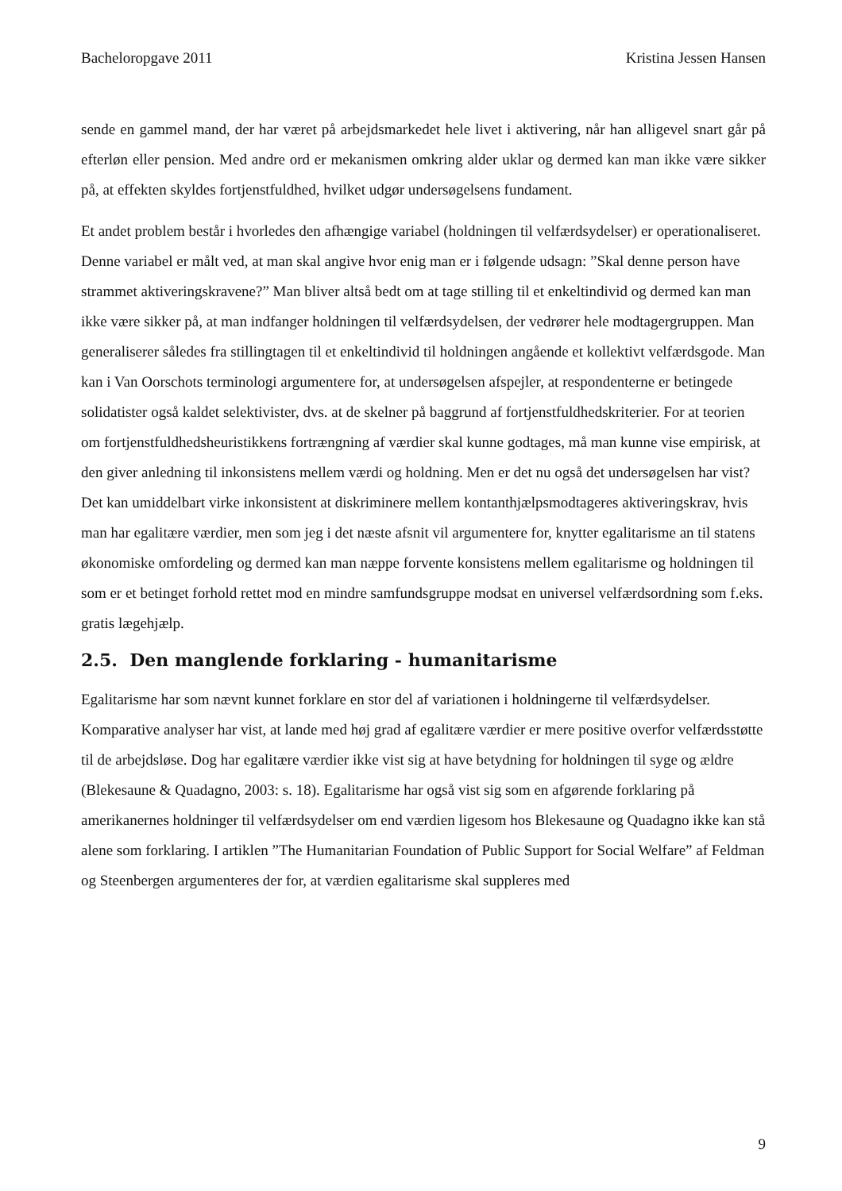Bacheloropgave 2011 Kristina Jessen Hansen
sende en gammel mand, der har været på arbejdsmarkedet hele livet i aktivering, når han alligevel snart går på efterløn eller pension. Med andre ord er mekanismen omkring alder uklar og dermed kan man ikke være sikker på, at effekten skyldes fortjenstfuldhed, hvilket udgør undersøgelsens fundament.
Et andet problem består i hvorledes den afhængige variabel (holdningen til velfærdsydelser) er operationaliseret. Denne variabel er målt ved, at man skal angive hvor enig man er i følgende udsagn: ”Skal denne person have strammet aktiveringskravene?” Man bliver altså bedt om at tage stilling til et enkeltindivid og dermed kan man ikke være sikker på, at man indfanger holdningen til velfærdsydelsen, der vedrører hele modtagergruppen. Man generaliserer således fra stillingtagen til et enkeltindivid til holdningen angående et kollektivt velfærdsgode. Man kan i Van Oorschots terminologi argumentere for, at undersøgelsen afspejler, at respondenterne er betingede solidatister også kaldet selektivister, dvs. at de skelner på baggrund af fortjenstfuldhedskriterier. For at teorien om fortjenstfuldhedsheuristikkens fortrængning af værdier skal kunne godtages, må man kunne vise empirisk, at den giver anledning til inkonsistens mellem værdi og holdning. Men er det nu også det undersøgelsen har vist? Det kan umiddelbart virke inkonsistent at diskriminere mellem kontanthjælpsmodtageres aktiveringskrav, hvis man har egalitære værdier, men som jeg i det næste afsnit vil argumentere for, knytter egalitarisme an til statens økonomiske omfordeling og dermed kan man næppe forvente konsistens mellem egalitarisme og holdningen til som er et betinget forhold rettet mod en mindre samfundsgruppe modsat en universel velfærdsordning som f.eks. gratis lægehjælp.
2.5. Den manglende forklaring - humanitarisme
Egalitarisme har som nævnt kunnet forklare en stor del af variationen i holdningerne til velfærdsydelser. Komparative analyser har vist, at lande med høj grad af egalitære værdier er mere positive overfor velfærdsstøtte til de arbejdsløse. Dog har egalitære værdier ikke vist sig at have betydning for holdningen til syge og ældre (Blekesaune & Quadagno, 2003: s. 18). Egalitarisme har også vist sig som en afgørende forklaring på amerikanernes holdninger til velfærdsydelser om end værdien ligesom hos Blekesaune og Quadagno ikke kan stå alene som forklaring. I artiklen ”The Humanitarian Foundation of Public Support for Social Welfare” af Feldman og Steenbergen argumenteres der for, at værdien egalitarisme skal suppleres med
9